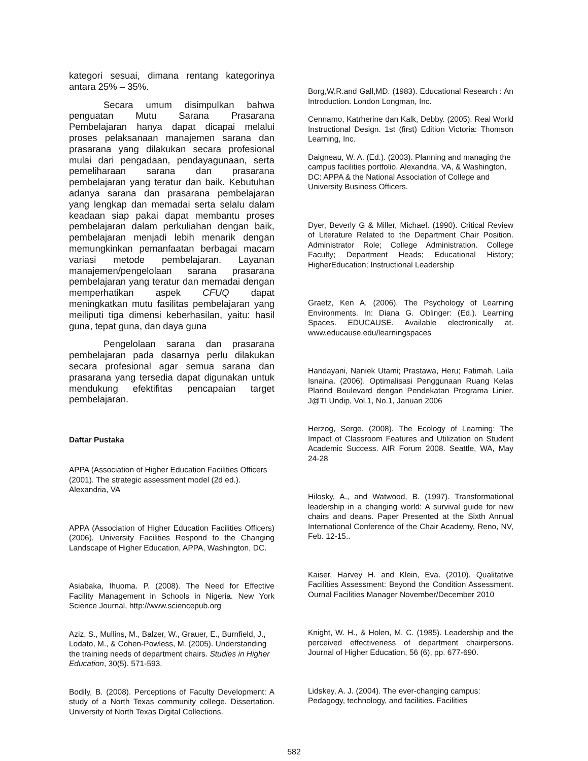kategori sesuai, dimana rentang kategorinya antara 25% – 35%.
Secara umum disimpulkan bahwa penguatan Mutu Sarana Prasarana Pembelajaran hanya dapat dicapai melalui proses pelaksanaan manajemen sarana dan prasarana yang dilakukan secara profesional mulai dari pengadaan, pendayagunaan, serta pemeliharaan sarana dan prasarana pembelajaran yang teratur dan baik. Kebutuhan adanya sarana dan prasarana pembelajaran yang lengkap dan memadai serta selalu dalam keadaan siap pakai dapat membantu proses pembelajaran dalam perkuliahan dengan baik, pembelajaran menjadi lebih menarik dengan memungkinkan pemanfaatan berbagai macam variasi metode pembelajaran. Layanan manajemen/pengelolaan sarana prasarana pembelajaran yang teratur dan memadai dengan memperhatikan aspek CFUQ dapat meningkatkan mutu fasilitas pembelajaran yang meiliputi tiga dimensi keberhasilan, yaitu: hasil guna, tepat guna, dan daya guna
Pengelolaan sarana dan prasarana pembelajaran pada dasarnya perlu dilakukan secara profesional agar semua sarana dan prasarana yang tersedia dapat digunakan untuk mendukung efektifitas pencapaian target pembelajaran.
Daftar Pustaka
APPA (Association of Higher Education Facilities Officers (2001). The strategic assessment model (2d ed.). Alexandria, VA
APPA (Association of Higher Education Facilities Officers) (2006), University Facilities Respond to the Changing Landscape of Higher Education, APPA, Washington, DC.
Asiabaka, Ihuoma. P. (2008). The Need for Effective Facility Management in Schools in Nigeria. New York Science Journal, http://www.sciencepub.org
Aziz, S., Mullins, M., Balzer, W., Grauer, E., Burnfield, J., Lodato, M., & Cohen-Powless, M. (2005). Understanding the training needs of department chairs. Studies in Higher Education, 30(5). 571-593.
Bodily, B. (2008). Perceptions of Faculty Development: A study of a North Texas community college. Dissertation. University of North Texas Digital Collections.
Borg,W.R.and Gall,MD. (1983). Educational Research : An Introduction. London Longman, Inc.
Cennamo, Katrherine dan Kalk, Debby. (2005). Real World Instructional Design. 1st (first) Edition Victoria: Thomson Learning, Inc.
Daigneau, W. A. (Ed.). (2003). Planning and managing the campus facilities portfolio. Alexandria, VA, & Washington, DC: APPA & the National Association of College and University Business Officers.
Dyer, Beverly G & Miller, Michael. (1990). Critical Review of Literature Related to the Department Chair Position. Administrator Role; College Administration. College Faculty; Department Heads; Educational History; HigherEducation; Instructional Leadership
Graetz, Ken A. (2006). The Psychology of Learning Environments. In: Diana G. Oblinger: (Ed.). Learning Spaces. EDUCAUSE. Available electronically at. www.educause.edu/learningspaces
Handayani, Naniek Utami; Prastawa, Heru; Fatimah, Laila Isnaina. (2006). Optimalisasi Penggunaan Ruang Kelas Plarind Boulevard dengan Pendekatan Programa Linier. J@TI Undip, Vol.1, No.1, Januari 2006
Herzog, Serge. (2008). The Ecology of Learning: The Impact of Classroom Features and Utilization on Student Academic Success. AIR Forum 2008. Seattle, WA, May 24-28
Hilosky, A., and Watwood, B. (1997). Transformational leadership in a changing world: A survival guide for new chairs and deans. Paper Presented at the Sixth Annual International Conference of the Chair Academy, Reno, NV, Feb. 12-15..
Kaiser, Harvey H. and Klein, Eva. (2010). Qualitative Facilities Assessment: Beyond the Condition Assessment. Ournal Facilities Manager November/December 2010
Knight, W. H., & Holen, M. C. (1985). Leadership and the perceived effectiveness of department chairpersons. Journal of Higher Education, 56 (6), pp. 677-690.
Lidskey, A. J. (2004). The ever-changing campus: Pedagogy, technology, and facilities. Facilities
582